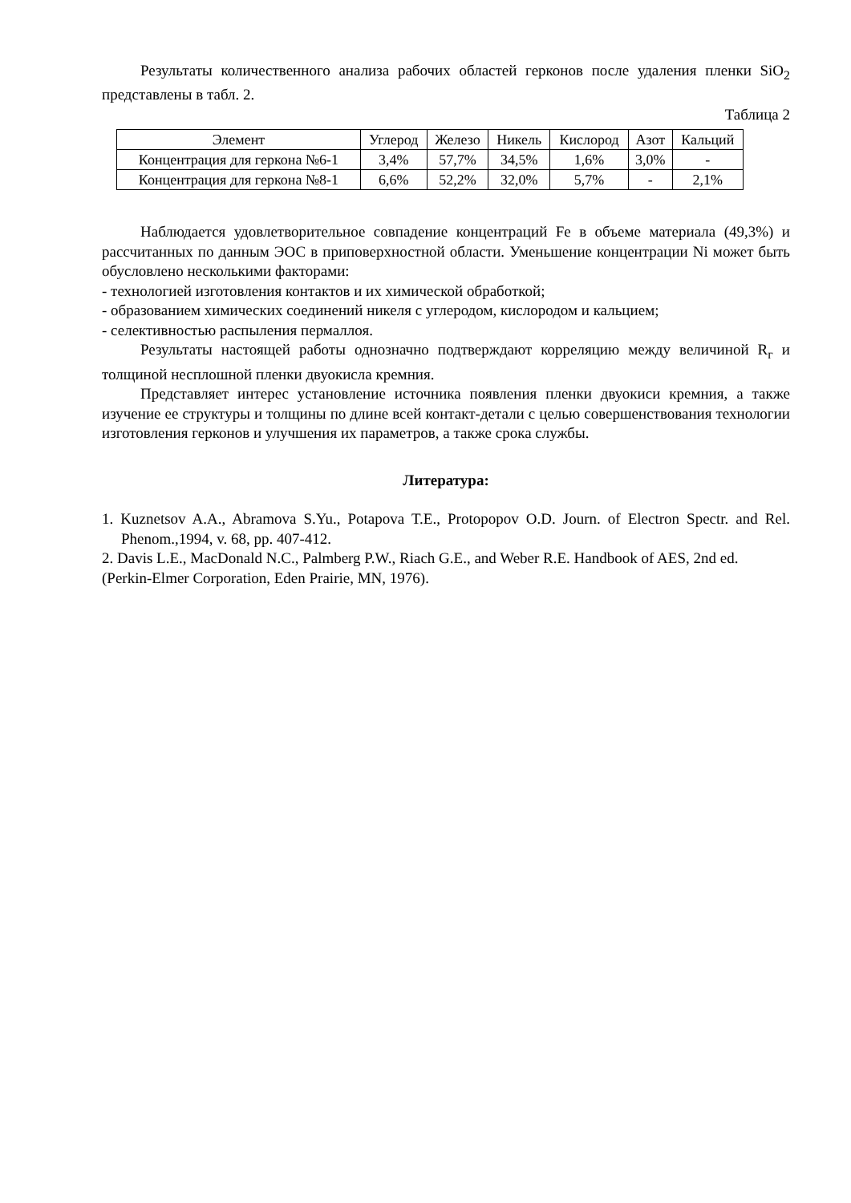Результаты количественного анализа рабочих областей герконов после удаления пленки SiO<sub>2</sub> представлены в табл. 2.
Таблица 2
| Элемент | Углерод | Железо | Никель | Кислород | Азот | Кальций |
| --- | --- | --- | --- | --- | --- | --- |
| Концентрация для геркона №6-1 | 3,4% | 57,7% | 34,5% | 1,6% | 3,0% | - |
| Концентрация для геркона №8-1 | 6,6% | 52,2% | 32,0% | 5,7% | - | 2,1% |
Наблюдается удовлетворительное совпадение концентраций Fe в объеме материала (49,3%) и рассчитанных по данным ЭОС в приповерхностной области. Уменьшение концентрации Ni может быть обусловлено несколькими факторами:
- технологией изготовления контактов и их химической обработкой;
- образованием химических соединений никеля с углеродом, кислородом и кальцием;
- селективностью распыления пермаллоя.
Результаты настоящей работы однозначно подтверждают корреляцию между величиной R<sub>г</sub> и толщиной несплошной пленки двуокисла кремния.
Представляет интерес установление источника появления пленки двуокиси кремния, а также изучение ее структуры и толщины по длине всей контакт-детали с целью совершенствования технологии изготовления герконов и улучшения их параметров, а также срока службы.
Литература:
1. Kuznetsov A.A., Abramova S.Yu., Potapova T.E., Protopopov O.D. Journ. of Electron Spectr. and Rel. Phenom.,1994, v. 68, pp. 407-412.
2. Davis L.E., MacDonald N.C., Palmberg P.W., Riach G.E., and Weber R.E. Handbook of AES, 2nd ed. (Perkin-Elmer Corporation, Eden Prairie, MN, 1976).